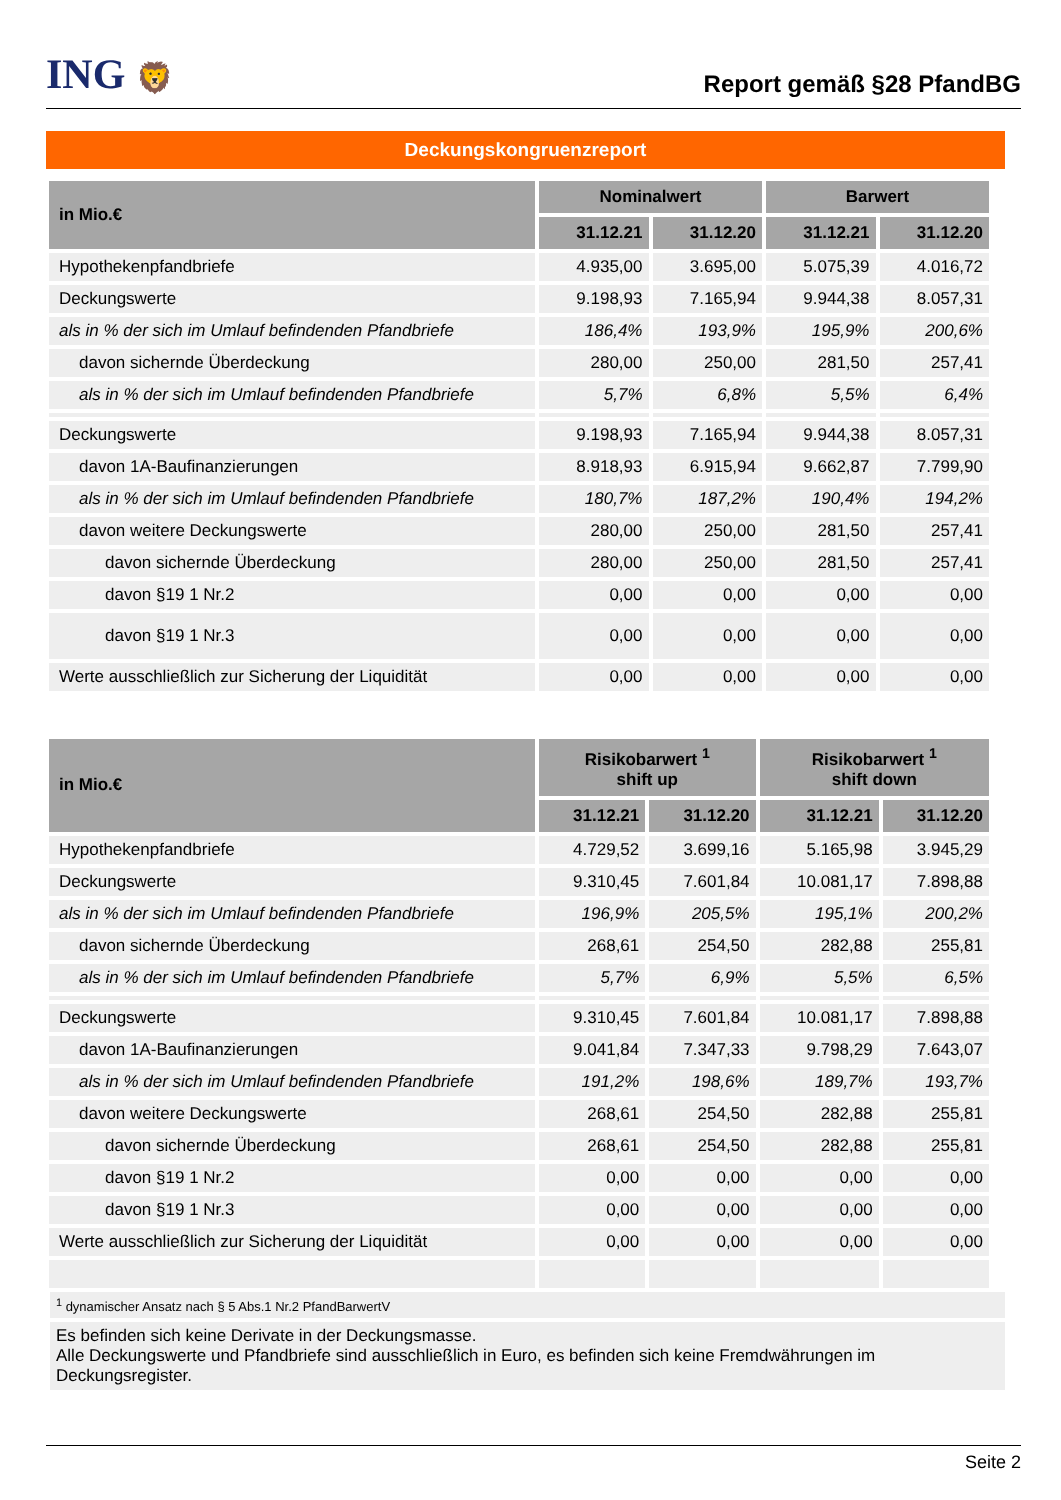ING 🦁
Report gemäß §28 PfandBG
Deckungskongruenzreport
| in Mio.€ | Nominalwert | | Barwert | |
| --- | --- | --- | --- | --- |
| | 31.12.21 | 31.12.20 | 31.12.21 | 31.12.20 |
| Hypothekenpfandbriefe | 4.935,00 | 3.695,00 | 5.075,39 | 4.016,72 |
| Deckungswerte | 9.198,93 | 7.165,94 | 9.944,38 | 8.057,31 |
| als in % der sich im Umlauf befindenden Pfandbriefe | 186,4% | 193,9% | 195,9% | 200,6% |
| davon sichernde Überdeckung | 280,00 | 250,00 | 281,50 | 257,41 |
| als in % der sich im Umlauf befindenden Pfandbriefe | 5,7% | 6,8% | 5,5% | 6,4% |
| Deckungswerte | 9.198,93 | 7.165,94 | 9.944,38 | 8.057,31 |
| davon 1A-Baufinanzierungen | 8.918,93 | 6.915,94 | 9.662,87 | 7.799,90 |
| als in % der sich im Umlauf befindenden Pfandbriefe | 180,7% | 187,2% | 190,4% | 194,2% |
| davon weitere Deckungswerte | 280,00 | 250,00 | 281,50 | 257,41 |
| davon sichernde Überdeckung | 280,00 | 250,00 | 281,50 | 257,41 |
| davon §19 1 Nr.2 | 0,00 | 0,00 | 0,00 | 0,00 |
| davon §19 1 Nr.3 | 0,00 | 0,00 | 0,00 | 0,00 |
| Werte ausschließlich zur Sicherung der Liquidität | 0,00 | 0,00 | 0,00 | 0,00 |
| in Mio.€ | Risikobarwert <sup>1</sup> shift up | | Risikobarwert <sup>1</sup> shift down | |
| --- | --- | --- | --- | --- |
| | 31.12.21 | 31.12.20 | 31.12.21 | 31.12.20 |
| Hypothekenpfandbriefe | 4.729,52 | 3.699,16 | 5.165,98 | 3.945,29 |
| Deckungswerte | 9.310,45 | 7.601,84 | 10.081,17 | 7.898,88 |
| als in % der sich im Umlauf befindenden Pfandbriefe | 196,9% | 205,5% | 195,1% | 200,2% |
| davon sichernde Überdeckung | 268,61 | 254,50 | 282,88 | 255,81 |
| als in % der sich im Umlauf befindenden Pfandbriefe | 5,7% | 6,9% | 5,5% | 6,5% |
| Deckungswerte | 9.310,45 | 7.601,84 | 10.081,17 | 7.898,88 |
| davon 1A-Baufinanzierungen | 9.041,84 | 7.347,33 | 9.798,29 | 7.643,07 |
| als in % der sich im Umlauf befindenden Pfandbriefe | 191,2% | 198,6% | 189,7% | 193,7% |
| davon weitere Deckungswerte | 268,61 | 254,50 | 282,88 | 255,81 |
| davon sichernde Überdeckung | 268,61 | 254,50 | 282,88 | 255,81 |
| davon §19 1 Nr.2 | 0,00 | 0,00 | 0,00 | 0,00 |
| davon §19 1 Nr.3 | 0,00 | 0,00 | 0,00 | 0,00 |
| Werte ausschließlich zur Sicherung der Liquidität | 0,00 | 0,00 | 0,00 | 0,00 |
<sup>1</sup> dynamischer Ansatz nach § 5 Abs.1 Nr.2 PfandBarwertV
Es befinden sich keine Derivate in der Deckungsmasse.
Alle Deckungswerte und Pfandbriefe sind ausschließlich in Euro, es befinden sich keine Fremdwährungen im Deckungsregister.
Seite 2